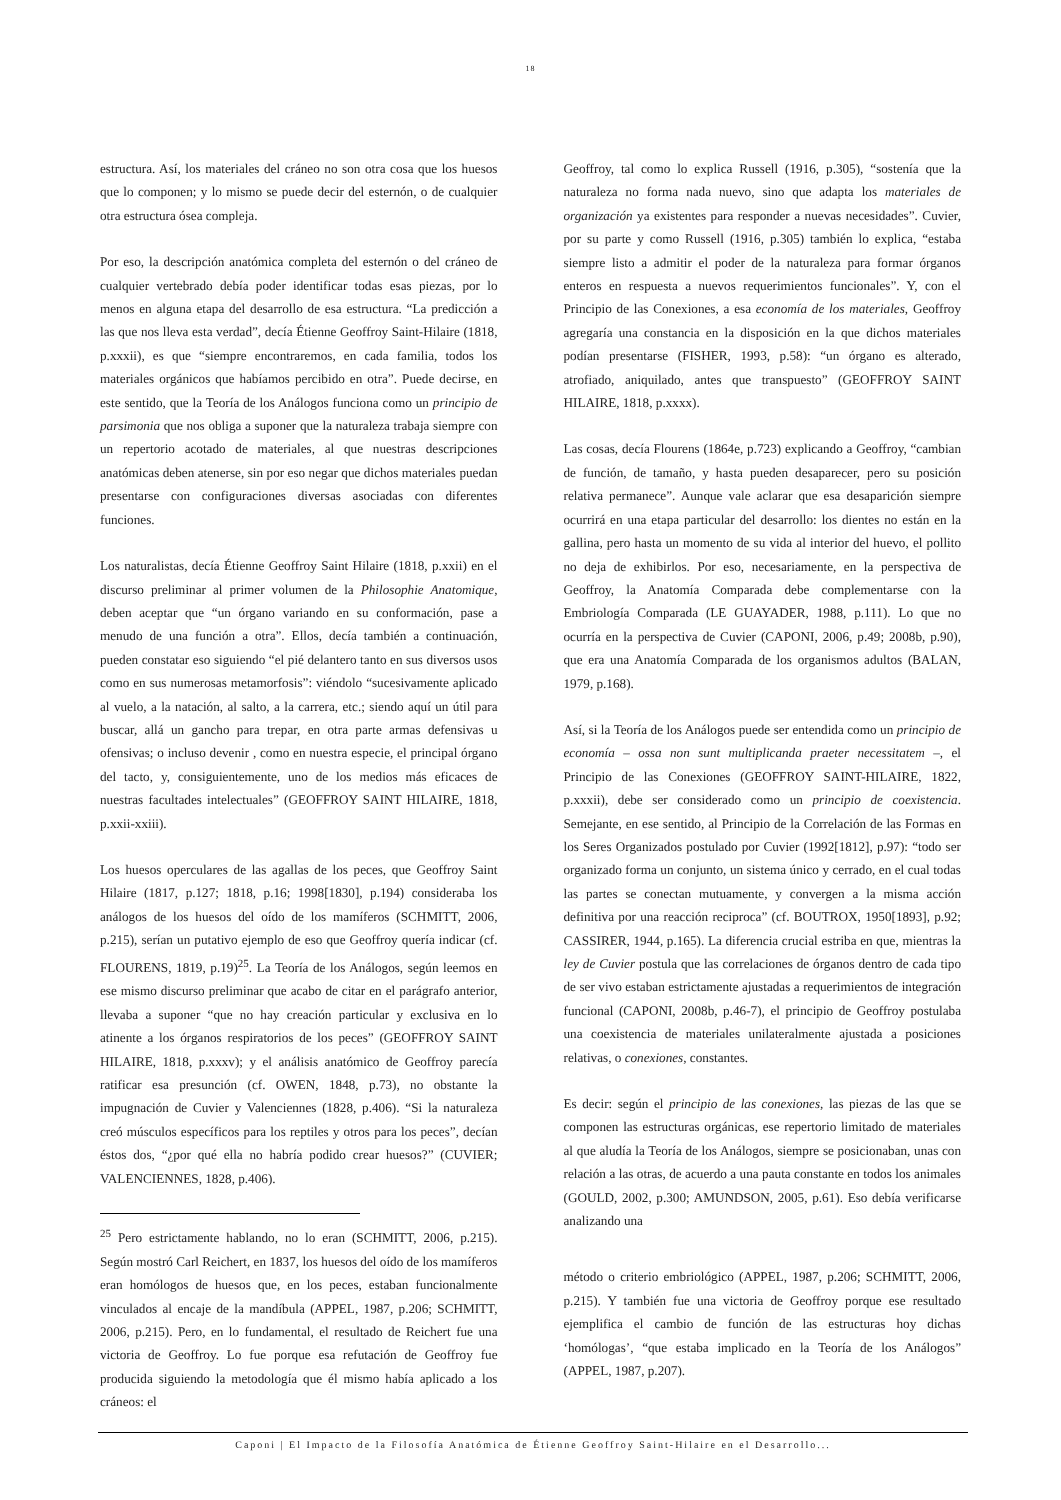18
estructura. Así, los materiales del cráneo no son otra cosa que los huesos que lo componen; y lo mismo se puede decir del esternón, o de cualquier otra estructura ósea compleja.
Por eso, la descripción anatómica completa del esternón o del cráneo de cualquier vertebrado debía poder identificar todas esas piezas, por lo menos en alguna etapa del desarrollo de esa estructura. “La predicción a las que nos lleva esta verdad”, decía Étienne Geoffroy Saint-Hilaire (1818, p.xxxii), es que “siempre encontraremos, en cada familia, todos los materiales orgánicos que habíamos percibido en otra”. Puede decirse, en este sentido, que la Teoría de los Análogos funciona como un principio de parsimonia que nos obliga a suponer que la naturaleza trabaja siempre con un repertorio acotado de materiales, al que nuestras descripciones anatómicas deben atenerse, sin por eso negar que dichos materiales puedan presentarse con configuraciones diversas asociadas con diferentes funciones.
Los naturalistas, decía Étienne Geoffroy Saint Hilaire (1818, p.xxii) en el discurso preliminar al primer volumen de la Philosophie Anatomique, deben aceptar que “un órgano variando en su conformación, pase a menudo de una función a otra”. Ellos, decía también a continuación, pueden constatar eso siguiendo “el pié delantero tanto en sus diversos usos como en sus numerosas metamorfosis”: viéndolo “sucesivamente aplicado al vuelo, a la natación, al salto, a la carrera, etc.; siendo aquí un útil para buscar, allá un gancho para trepar, en otra parte armas defensivas u ofensivas; o incluso devenir , como en nuestra especie, el principal órgano del tacto, y, consiguientemente, uno de los medios más eficaces de nuestras facultades intelectuales” (GEOFFROY SAINT HILAIRE, 1818, p.xxii-xxiii).
Los huesos operculares de las agallas de los peces, que Geoffroy Saint Hilaire (1817, p.127; 1818, p.16; 1998[1830], p.194) consideraba los análogos de los huesos del oído de los mamíferos (SCHMITT, 2006, p.215), serían un putativo ejemplo de eso que Geoffroy quería indicar (cf. FLOURENS, 1819, p.19)<sup>25</sup>. La Teoría de los Análogos, según leemos en ese mismo discurso preliminar que acabo de citar en el parágrafo anterior, llevaba a suponer “que no hay creación particular y exclusiva en lo atinente a los órganos respiratorios de los peces” (GEOFFROY SAINT HILAIRE, 1818, p.xxxv); y el análisis anatómico de Geoffroy parecía ratificar esa presunción (cf. OWEN, 1848, p.73), no obstante la impugnación de Cuvier y Valenciennes (1828, p.406). “Si la naturaleza creó músculos específicos para los reptiles y otros para los peces”, decían éstos dos, “¿por qué ella no habría podido crear huesos?” (CUVIER; VALENCIENNES, 1828, p.406).
<sup>25</sup> Pero estrictamente hablando, no lo eran (SCHMITT, 2006, p.215). Según mostró Carl Reichert, en 1837, los huesos del oído de los mamíferos eran homólogos de huesos que, en los peces, estaban funcionalmente vinculados al encaje de la mandíbula (APPEL, 1987, p.206; SCHMITT, 2006, p.215). Pero, en lo fundamental, el resultado de Reichert fue una victoria de Geoffroy. Lo fue porque esa refutación de Geoffroy fue producida siguiendo la metodología que él mismo había aplicado a los cráneos: el
Geoffroy, tal como lo explica Russell (1916, p.305), “sostenía que la naturaleza no forma nada nuevo, sino que adapta los materiales de organización ya existentes para responder a nuevas necesidades”. Cuvier, por su parte y como Russell (1916, p.305) también lo explica, “estaba siempre listo a admitir el poder de la naturaleza para formar órganos enteros en respuesta a nuevos requerimientos funcionales”. Y, con el Principio de las Conexiones, a esa economía de los materiales, Geoffroy agregaría una constancia en la disposición en la que dichos materiales podían presentarse (FISHER, 1993, p.58): “un órgano es alterado, atrofiado, aniquilado, antes que transpuesto” (GEOFFROY SAINT HILAIRE, 1818, p.xxxx).
Las cosas, decía Flourens (1864e, p.723) explicando a Geoffroy, “cambian de función, de tamaño, y hasta pueden desaparecer, pero su posición relativa permanece”. Aunque vale aclarar que esa desaparición siempre ocurrirá en una etapa particular del desarrollo: los dientes no están en la gallina, pero hasta un momento de su vida al interior del huevo, el pollito no deja de exhibirlos. Por eso, necesariamente, en la perspectiva de Geoffroy, la Anatomía Comparada debe complementarse con la Embriología Comparada (LE GUAYADER, 1988, p.111). Lo que no ocurría en la perspectiva de Cuvier (CAPONI, 2006, p.49; 2008b, p.90), que era una Anatomía Comparada de los organismos adultos (BALAN, 1979, p.168).
Así, si la Teoría de los Análogos puede ser entendida como un principio de economía – ossa non sunt multiplicanda praeter necessitatem –, el Principio de las Conexiones (GEOFFROY SAINT-HILAIRE, 1822, p.xxxii), debe ser considerado como un principio de coexistencia. Semejante, en ese sentido, al Principio de la Correlación de las Formas en los Seres Organizados postulado por Cuvier (1992[1812], p.97): “todo ser organizado forma un conjunto, un sistema único y cerrado, en el cual todas las partes se conectan mutuamente, y convergen a la misma acción definitiva por una reacción reciproca” (cf. BOUTROX, 1950[1893], p.92; CASSIRER, 1944, p.165). La diferencia crucial estriba en que, mientras la ley de Cuvier postula que las correlaciones de órganos dentro de cada tipo de ser vivo estaban estrictamente ajustadas a requerimientos de integración funcional (CAPONI, 2008b, p.46-7), el principio de Geoffroy postulaba una coexistencia de materiales unilateralmente ajustada a posiciones relativas, o conexiones, constantes.
Es decir: según el principio de las conexiones, las piezas de las que se componen las estructuras orgánicas, ese repertorio limitado de materiales al que aludía la Teoría de los Análogos, siempre se posicionaban, unas con relación a las otras, de acuerdo a una pauta constante en todos los animales (GOULD, 2002, p.300; AMUNDSON, 2005, p.61). Eso debía verificarse analizando una
método o criterio embriológico (APPEL, 1987, p.206; SCHMITT, 2006, p.215). Y también fue una victoria de Geoffroy porque ese resultado ejemplifica el cambio de función de las estructuras hoy dichas ‘homólogas’, “que estaba implicado en la Teoría de los Análogos” (APPEL, 1987, p.207).
Caponi | El Impacto de la Filosofía Anatómica de Étienne Geoffroy Saint-Hilaire en el Desarrollo...